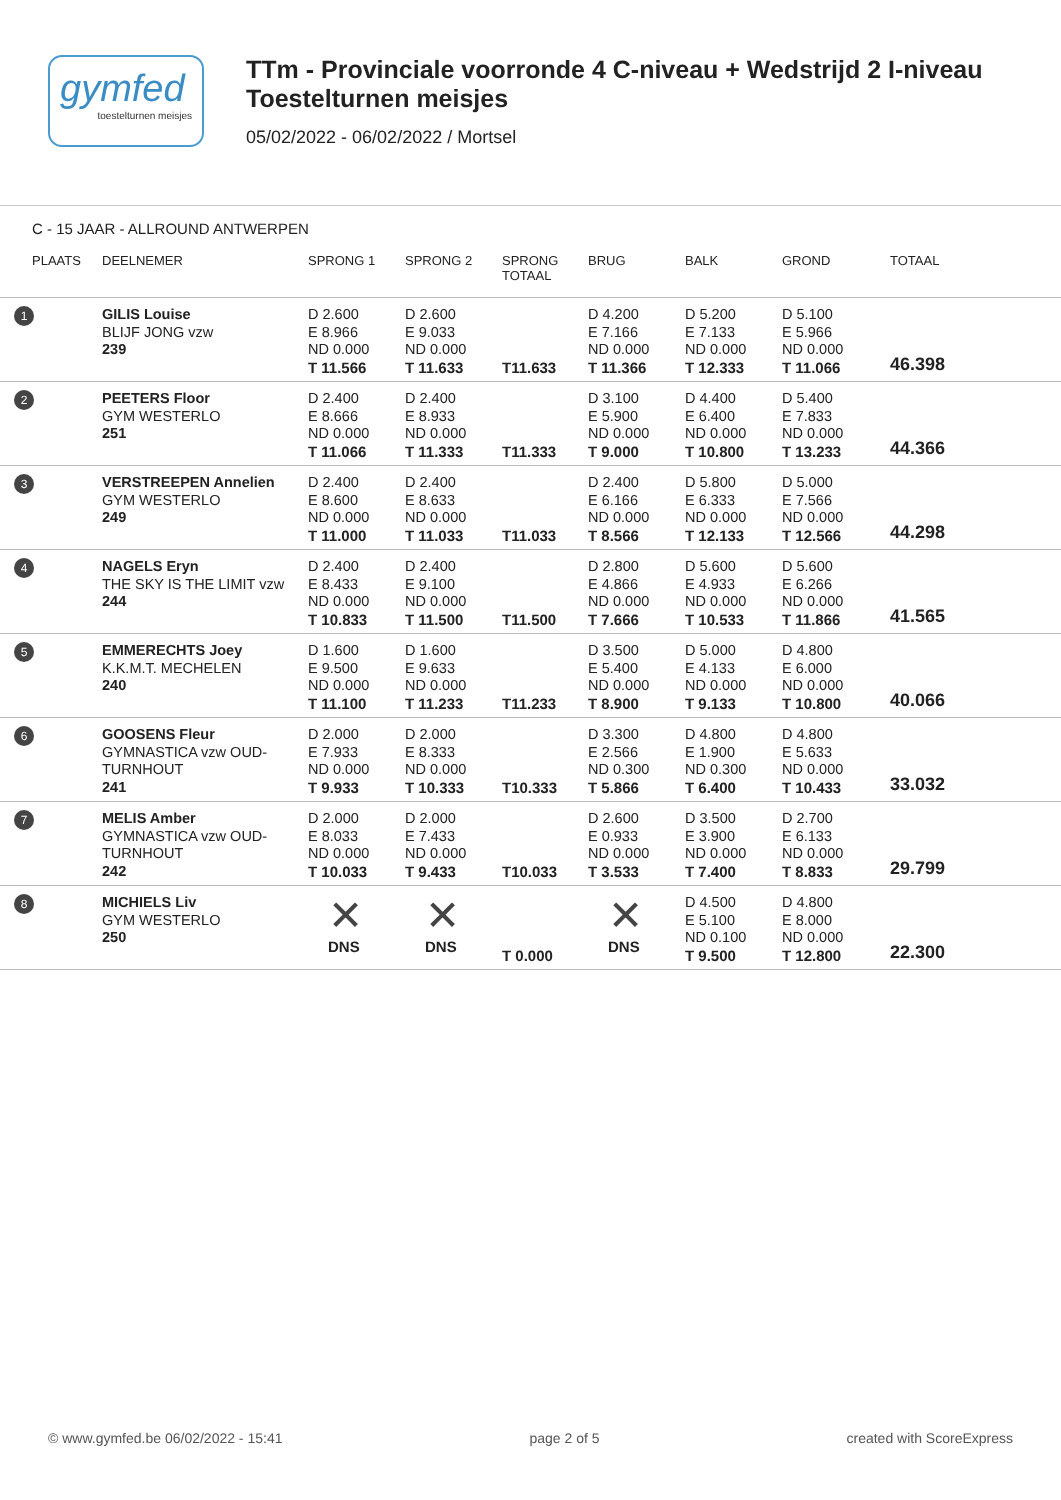gymfed
toestelturnen meisjes
TTm - Provinciale voorronde 4 C-niveau + Wedstrijd 2 I-niveau
Toestelturnen meisjes
05/02/2022 - 06/02/2022 / Mortsel
C - 15 JAAR - ALLROUND ANTWERPEN
| PLAATS | DEELNEMER | SPRONG 1 | SPRONG 2 | SPRONG TOTAAL | BRUG | BALK | GROND | TOTAAL |
| --- | --- | --- | --- | --- | --- | --- | --- | --- |
| 1 | GILIS Louise BLIJF JONG vzw 239 | D 2.600 E 8.966 ND 0.000 T 11.566 | D 2.600 E 9.033 ND 0.000 T 11.633 | T11.633 | D 4.200 E 7.166 ND 0.000 T 11.366 | D 5.200 E 7.133 ND 0.000 T 12.333 | D 5.100 E 5.966 ND 0.000 T 11.066 | 46.398 |
| 2 | PEETERS Floor GYM WESTERLO 251 | D 2.400 E 8.666 ND 0.000 T 11.066 | D 2.400 E 8.933 ND 0.000 T 11.333 | T11.333 | D 3.100 E 5.900 ND 0.000 T 9.000 | D 4.400 E 6.400 ND 0.000 T 10.800 | D 5.400 E 7.833 ND 0.000 T 13.233 | 44.366 |
| 3 | VERSTREEPEN Annelien GYM WESTERLO 249 | D 2.400 E 8.600 ND 0.000 T 11.000 | D 2.400 E 8.633 ND 0.000 T 11.033 | T11.033 | D 2.400 E 6.166 ND 0.000 T 8.566 | D 5.800 E 6.333 ND 0.000 T 12.133 | D 5.000 E 7.566 ND 0.000 T 12.566 | 44.298 |
| 4 | NAGELS Eryn THE SKY IS THE LIMIT vzw 244 | D 2.400 E 8.433 ND 0.000 T 10.833 | D 2.400 E 9.100 ND 0.000 T 11.500 | T11.500 | D 2.800 E 4.866 ND 0.000 T 7.666 | D 5.600 E 4.933 ND 0.000 T 10.533 | D 5.600 E 6.266 ND 0.000 T 11.866 | 41.565 |
| 5 | EMMERECHTS Joey K.K.M.T. MECHELEN 240 | D 1.600 E 9.500 ND 0.000 T 11.100 | D 1.600 E 9.633 ND 0.000 T 11.233 | T11.233 | D 3.500 E 5.400 ND 0.000 T 8.900 | D 5.000 E 4.133 ND 0.000 T 9.133 | D 4.800 E 6.000 ND 0.000 T 10.800 | 40.066 |
| 6 | GOOSENS Fleur GYMNASTICA vzw OUD- TURNHOUT 241 | D 2.000 E 7.933 ND 0.000 T 9.933 | D 2.000 E 8.333 ND 0.000 T 10.333 | T10.333 | D 3.300 E 2.566 ND 0.300 T 5.866 | D 4.800 E 1.900 ND 0.300 T 6.400 | D 4.800 E 5.633 ND 0.000 T 10.433 | 33.032 |
| 7 | MELIS Amber GYMNASTICA vzw OUD- TURNHOUT 242 | D 2.000 E 8.033 ND 0.000 T 10.033 | D 2.000 E 7.433 ND 0.000 T 9.433 | T10.033 | D 2.600 E 0.933 ND 0.000 T 3.533 | D 3.500 E 3.900 ND 0.000 T 7.400 | D 2.700 E 6.133 ND 0.000 T 8.833 | 29.799 |
| 8 | MICHIELS Liv GYM WESTERLO 250 | ✕ DNS | ✕ DNS | T 0.000 | ✕ DNS | D 4.500 E 5.100 ND 0.100 T 9.500 | D 4.800 E 8.000 ND 0.000 T 12.800 | 22.300 |
© www.gymfed.be 06/02/2022 - 15:41 page 2 of 5 created with ScoreExpress